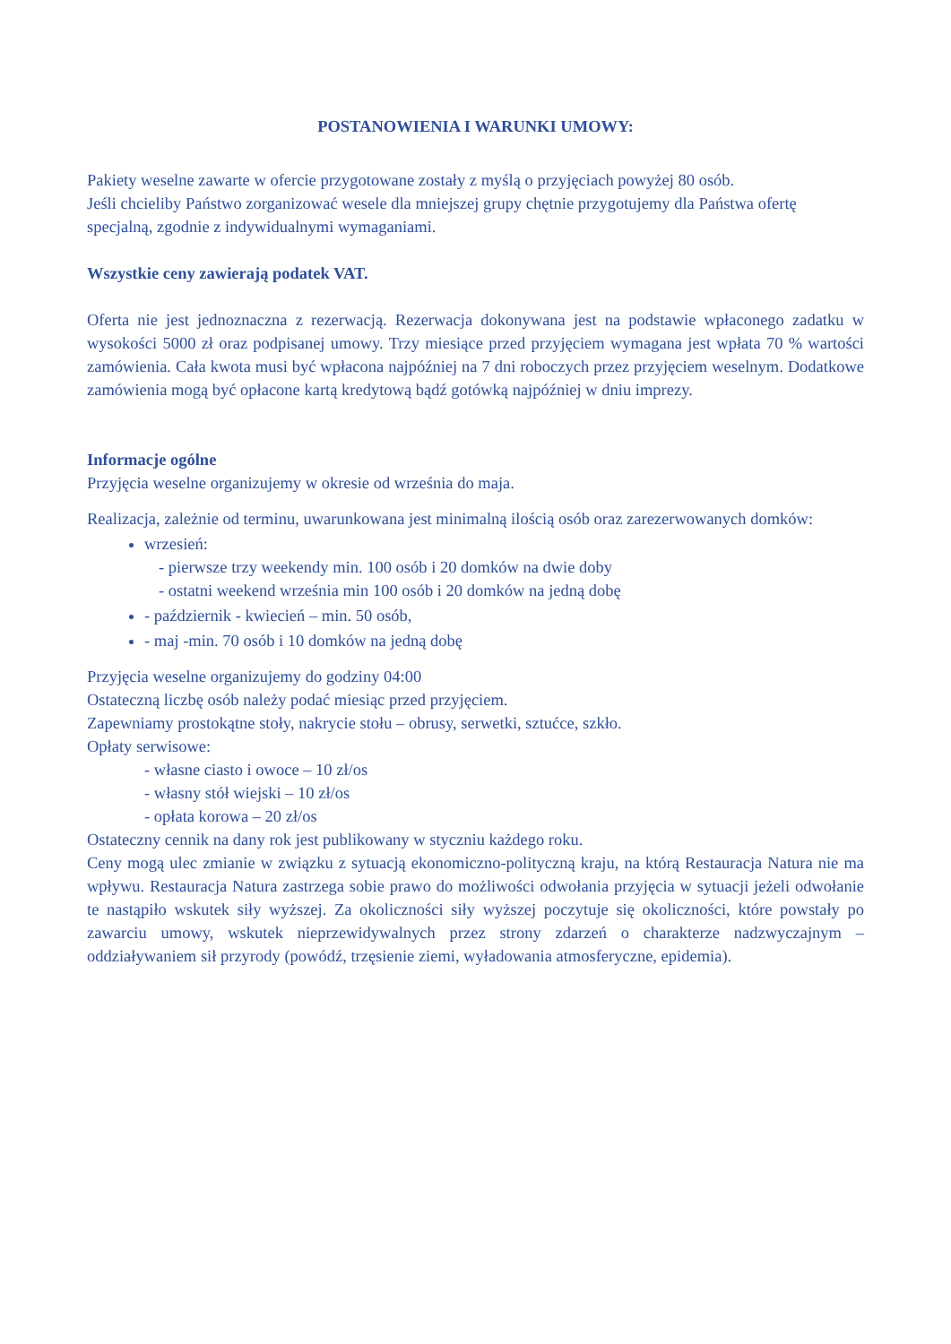POSTANOWIENIA I WARUNKI UMOWY:
Pakiety weselne zawarte w ofercie przygotowane zostały z myślą o przyjęciach powyżej 80 osób.
Jeśli chcieliby Państwo zorganizować wesele dla mniejszej grupy chętnie przygotujemy dla Państwa ofertę specjalną, zgodnie z indywidualnymi wymaganiami.
Wszystkie ceny zawierają podatek VAT.
Oferta nie jest jednoznaczna z rezerwacją. Rezerwacja dokonywana jest na podstawie wpłaconego zadatku w wysokości 5000 zł oraz podpisanej umowy. Trzy miesiące przed przyjęciem wymagana jest wpłata 70 % wartości zamówienia. Cała kwota musi być wpłacona najpóźniej na 7 dni roboczych przez przyjęciem weselnym. Dodatkowe zamówienia mogą być opłacone kartą kredytową bądź gotówką najpóźniej w dniu imprezy.
Informacje ogólne
Przyjęcia weselne organizujemy w okresie od września do maja.
Realizacja, zależnie od terminu, uwarunkowana jest minimalną ilością osób oraz zarezerwowanych domków:
wrzesień:
- pierwsze trzy weekendy min. 100 osób i 20 domków na dwie doby
- ostatni weekend września min 100 osób i 20 domków na jedną dobę
- październik - kwiecień – min. 50 osób,
- maj -min. 70 osób i 10 domków na jedną dobę
Przyjęcia weselne organizujemy do godziny 04:00
Ostateczną liczbę osób należy podać miesiąc przed przyjęciem.
Zapewniamy prostokątne stoły, nakrycie stołu – obrusy, serwetki, sztućce, szkło.
Opłaty serwisowe:
- własne ciasto i owoce – 10 zł/os
- własny stół wiejski – 10 zł/os
- opłata korowa – 20 zł/os
Ostateczny cennik na dany rok jest publikowany w styczniu każdego roku.
Ceny mogą ulec zmianie w związku z sytuacją ekonomiczno-polityczną kraju, na którą Restauracja Natura nie ma wpływu. Restauracja Natura zastrzega sobie prawo do możliwości odwołania przyjęcia w sytuacji jeżeli odwołanie te nastąpiło wskutek siły wyższej. Za okoliczności siły wyższej poczytuje się okoliczności, które powstały po zawarciu umowy, wskutek nieprzewidywalnych przez strony zdarzeń o charakterze nadzwyczajnym – oddziaływaniem sił przyrody (powódź, trzęsienie ziemi, wyładowania atmosferyczne, epidemia).